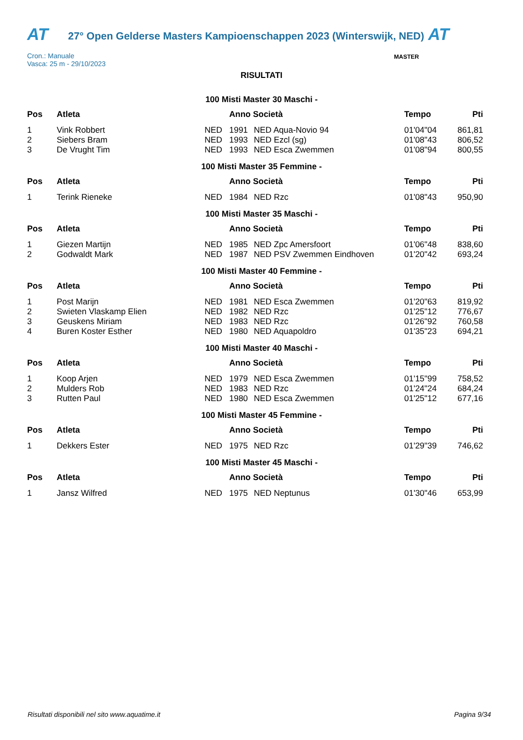AT
27° Open Gelderse Masters Kampioenschappen 2023 (Winterswijk, NED)
AT
Cron.: Manuale
Vasca: 25 m - 29/10/2023
RISULTATI
MASTER
100 Misti Master 30 Maschi -
| Pos | Atleta | | Anno Società | | Tempo | Pti |
| --- | --- | --- | --- | --- | --- | --- |
| 1 | Vink Robbert | NED | 1991 | NED Aqua-Novio 94 | 01'04"04 | 861,81 |
| 2 | Siebers Bram | NED | 1993 | NED Ezcl (sg) | 01'08"43 | 806,52 |
| 3 | De Vrught Tim | NED | 1993 | NED Esca Zwemmen | 01'08"94 | 800,55 |
100 Misti Master 35 Femmine -
| Pos | Atleta | | Anno Società | | Tempo | Pti |
| --- | --- | --- | --- | --- | --- | --- |
| 1 | Terink Rieneke | NED | 1984 | NED Rzc | 01'08"43 | 950,90 |
100 Misti Master 35 Maschi -
| Pos | Atleta | | Anno Società | | Tempo | Pti |
| --- | --- | --- | --- | --- | --- | --- |
| 1 | Giezen Martijn | NED | 1985 | NED Zpc Amersfoort | 01'06"48 | 838,60 |
| 2 | Godwaldt Mark | NED | 1987 | NED PSV Zwemmen Eindhoven | 01'20"42 | 693,24 |
100 Misti Master 40 Femmine -
| Pos | Atleta | | Anno Società | | Tempo | Pti |
| --- | --- | --- | --- | --- | --- | --- |
| 1 | Post Marijn | NED | 1981 | NED Esca Zwemmen | 01'20"63 | 819,92 |
| 2 | Swieten Vlaskamp Elien | NED | 1982 | NED Rzc | 01'25"12 | 776,67 |
| 3 | Geuskens Miriam | NED | 1983 | NED Rzc | 01'26"92 | 760,58 |
| 4 | Buren Koster Esther | NED | 1980 | NED Aquapoldro | 01'35"23 | 694,21 |
100 Misti Master 40 Maschi -
| Pos | Atleta | | Anno Società | | Tempo | Pti |
| --- | --- | --- | --- | --- | --- | --- |
| 1 | Koop Arjen | NED | 1979 | NED Esca Zwemmen | 01'15"99 | 758,52 |
| 2 | Mulders Rob | NED | 1983 | NED Rzc | 01'24"24 | 684,24 |
| 3 | Rutten Paul | NED | 1980 | NED Esca Zwemmen | 01'25"12 | 677,16 |
100 Misti Master 45 Femmine -
| Pos | Atleta | | Anno Società | | Tempo | Pti |
| --- | --- | --- | --- | --- | --- | --- |
| 1 | Dekkers Ester | NED | 1975 | NED Rzc | 01'29"39 | 746,62 |
100 Misti Master 45 Maschi -
| Pos | Atleta | | Anno Società | | Tempo | Pti |
| --- | --- | --- | --- | --- | --- | --- |
| 1 | Jansz Wilfred | NED | 1975 | NED Neptunus | 01'30"46 | 653,99 |
Risultati disponibili nel sito www.aquatime.it Pagina 9/34